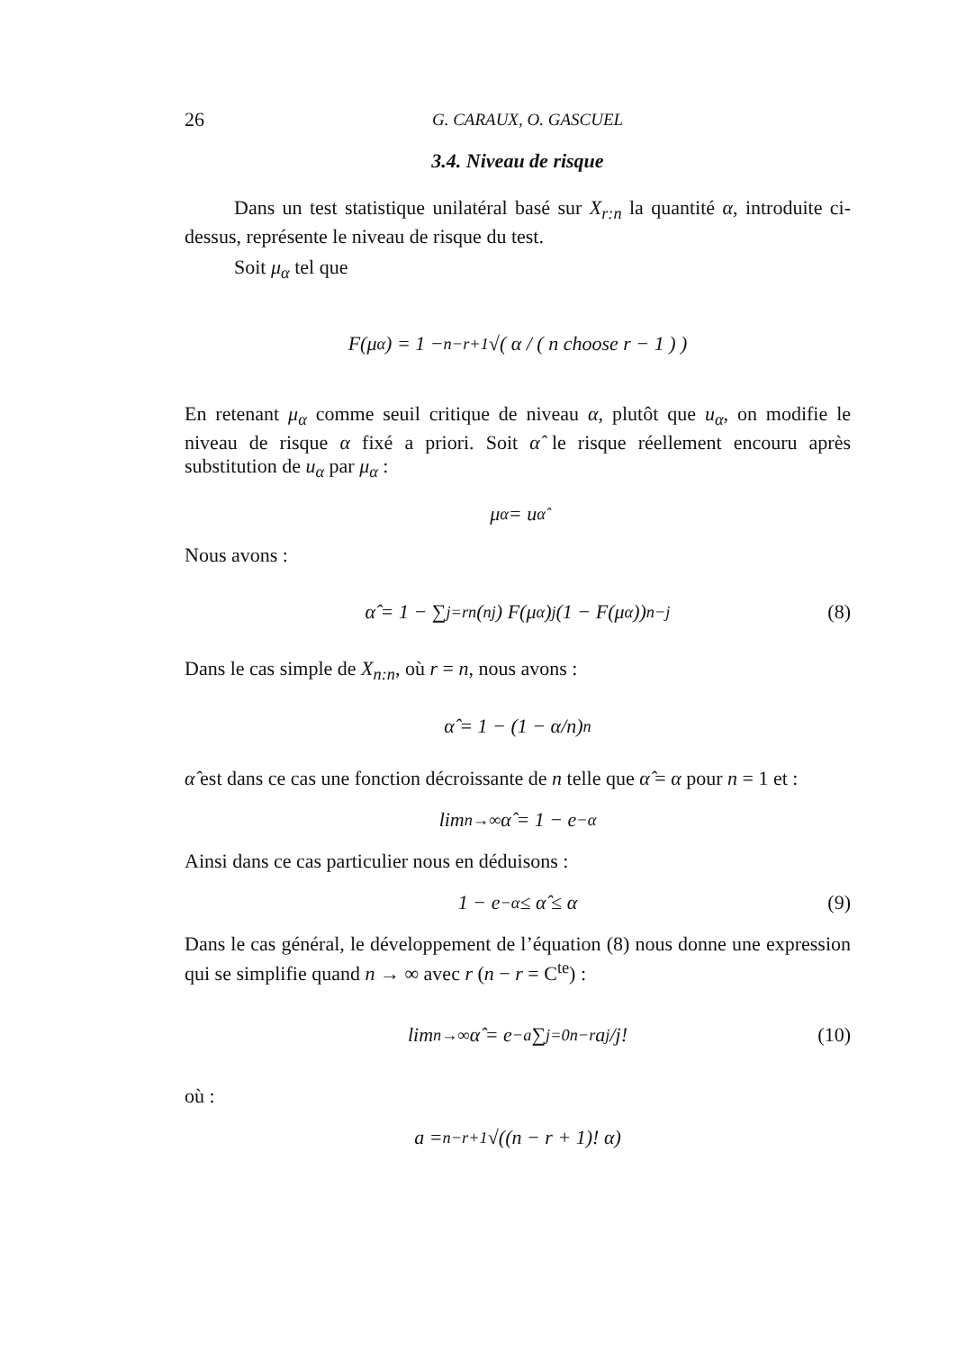26 G. CARAUX, O. GASCUEL
3.4. Niveau de risque
Dans un test statistique unilatéral basé sur X<sub>r:n</sub> la quantité α, introduite ci-dessus, représente le niveau de risque du test.
Soit μ<sub>α</sub> tel que
F(μ<sub>α</sub>) = 1 − <sup>n−r+1</sup>√( α / ( n choose r − 1 ) )
En retenant μ<sub>α</sub> comme seuil critique de niveau α, plutôt que u<sub>α</sub>, on modifie le niveau de risque α fixé a priori. Soit α̂ le risque réellement encouru après substitution de u<sub>α</sub> par μ<sub>α</sub> :
μ<sub>α</sub> = u<sub>α̂</sub>
Nous avons :
α̂ = 1 − ∑<sub>j=r</sub><sup>n</sup> (<sup>n</sup><sub>j</sub>) F(μ<sub>α</sub>)<sup>j</sup>(1 − F(μ<sub>α</sub>))<sup>n−j</sup> (8)
Dans le cas simple de X<sub>n:n</sub>, où r = n, nous avons :
α̂ = 1 − (1 − α/n)<sup>n</sup>
α̂ est dans ce cas une fonction décroissante de n telle que α̂ = α pour n = 1 et :
lim<sub>n→∞</sub> α̂ = 1 − e<sup>−α</sup>
Ainsi dans ce cas particulier nous en déduisons :
1 − e<sup>−α</sup> ≤ α̂ ≤ α (9)
Dans le cas général, le développement de l’équation (8) nous donne une expression qui se simplifie quand n → ∞ avec r (n − r = C<sup>te</sup>) :
lim<sub>n→∞</sub> α̂ = e<sup>−a</sup> ∑<sub>j=0</sub><sup>n−r</sup> a<sup>j</sup>/j! (10)
où :
a = <sup>n−r+1</sup>√((n − r + 1)! α)